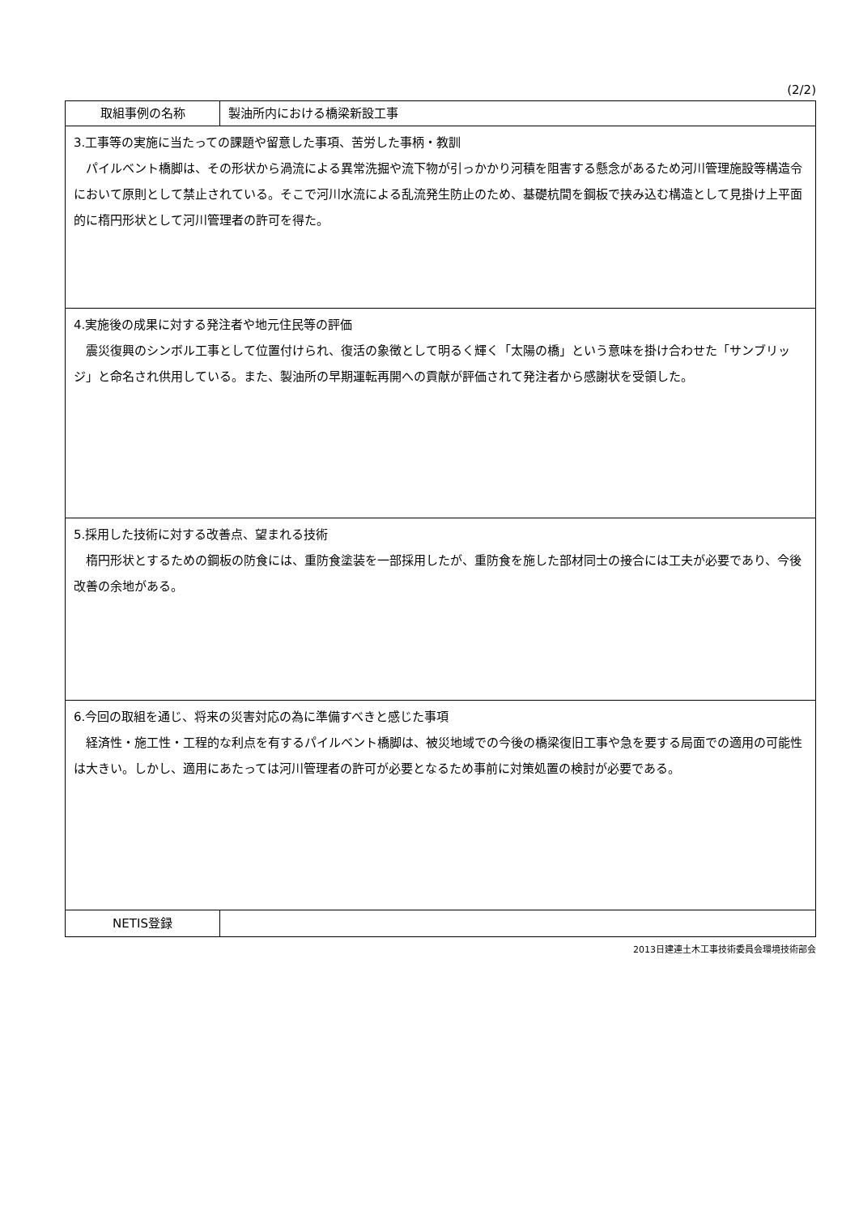(2/2)
| 取組事例の名称 | 製油所内における橋梁新設工事 |
| 3.工事等の実施に当たっての課題や留意した事項、苦労した事柄・教訓 パイルベント橋脚は、その形状から渦流による異常洗掘や流下物が引っかかり河積を阻害する懸念があるため河川管理施設等構造令において原則として禁止されている。そこで河川水流による乱流発生防止のため、基礎杭間を鋼板で挟み込む構造として見掛け上平面的に楕円形状として河川管理者の許可を得た。 | |
| 4.実施後の成果に対する発注者や地元住民等の評価 震災復興のシンボル工事として位置付けられ、復活の象徴として明るく輝く「太陽の橋」という意味を掛け合わせた「サンブリッジ」と命名され供用している。また、製油所の早期運転再開への貢献が評価されて発注者から感謝状を受領した。 | |
| 5.採用した技術に対する改善点、望まれる技術 楕円形状とするための鋼板の防食には、重防食塗装を一部採用したが、重防食を施した部材同士の接合には工夫が必要であり、今後改善の余地がある。 | |
| 6.今回の取組を通じ、将来の災害対応の為に準備すべきと感じた事項 経済性・施工性・工程的な利点を有するパイルベント橋脚は、被災地域での今後の橋梁復旧工事や急を要する局面での適用の可能性は大きい。しかし、適用にあたっては河川管理者の許可が必要となるため事前に対策処置の検討が必要である。 | |
| NETIS登録 | |
2013日建連土木工事技術委員会環境技術部会